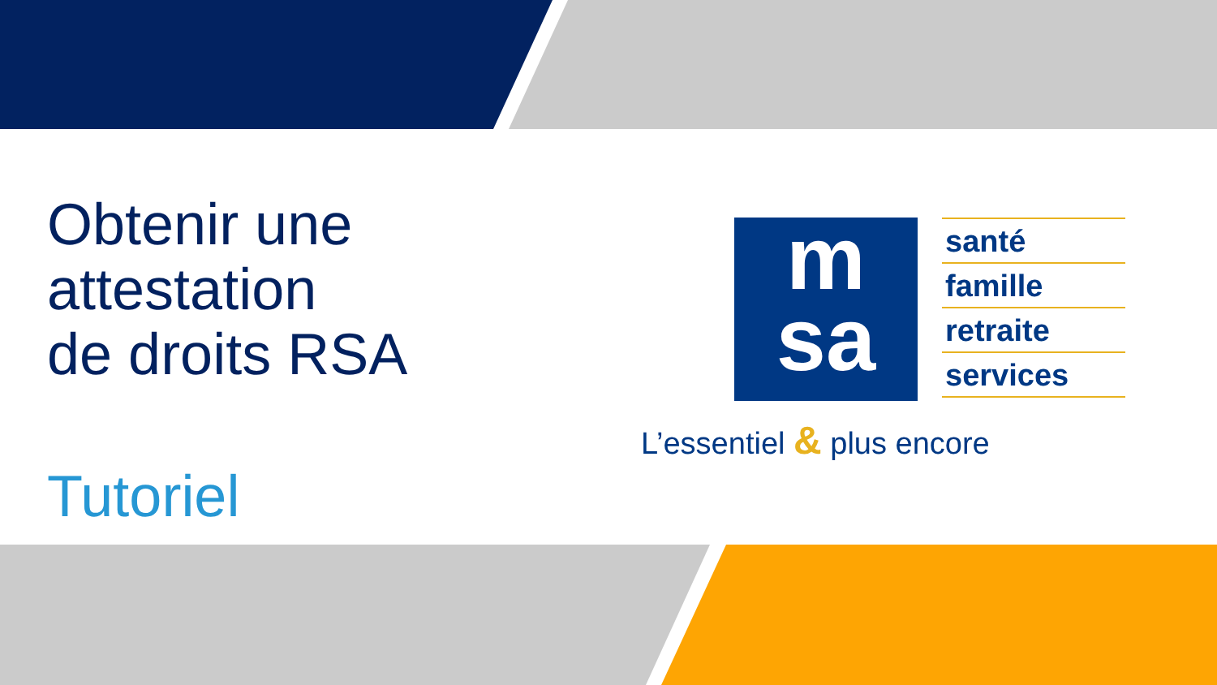Obtenir une
attestation
de droits RSA
Tutoriel
m
sa
santé
famille
retraite
services
L’essentiel & plus encore